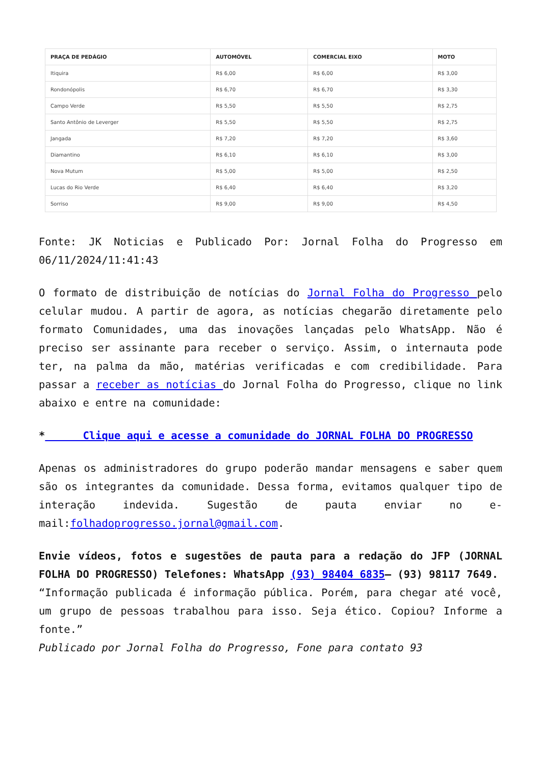| PRAÇA DE PEDÁGIO | AUTOMÓVEL | COMERCIAL EIXO | MOTO |
| --- | --- | --- | --- |
| Itiquira | R$ 6,00 | R$ 6,00 | R$ 3,00 |
| Rondonópolis | R$ 6,70 | R$ 6,70 | R$ 3,30 |
| Campo Verde | R$ 5,50 | R$ 5,50 | R$ 2,75 |
| Santo Antônio de Leverger | R$ 5,50 | R$ 5,50 | R$ 2,75 |
| Jangada | R$ 7,20 | R$ 7,20 | R$ 3,60 |
| Diamantino | R$ 6,10 | R$ 6,10 | R$ 3,00 |
| Nova Mutum | R$ 5,00 | R$ 5,00 | R$ 2,50 |
| Lucas do Rio Verde | R$ 6,40 | R$ 6,40 | R$ 3,20 |
| Sorriso | R$ 9,00 | R$ 9,00 | R$ 4,50 |
Fonte: JK Noticias e Publicado Por: Jornal Folha do Progresso em 06/11/2024/11:41:43
O formato de distribuição de notícias do Jornal Folha do Progresso pelo celular mudou. A partir de agora, as notícias chegarão diretamente pelo formato Comunidades, uma das inovações lançadas pelo WhatsApp. Não é preciso ser assinante para receber o serviço. Assim, o internauta pode ter, na palma da mão, matérias verificadas e com credibilidade. Para passar a receber as notícias do Jornal Folha do Progresso, clique no link abaixo e entre na comunidade:
* Clique aqui e acesse a comunidade do JORNAL FOLHA DO PROGRESSO
Apenas os administradores do grupo poderão mandar mensagens e saber quem são os integrantes da comunidade. Dessa forma, evitamos qualquer tipo de interação indevida. Sugestão de pauta enviar no e-mail:folhadoprogresso.jornal@gmail.com.
Envie vídeos, fotos e sugestões de pauta para a redação do JFP (JORNAL FOLHA DO PROGRESSO) Telefones: WhatsApp (93) 98404 6835– (93) 98117 7649.
“Informação publicada é informação pública. Porém, para chegar até você, um grupo de pessoas trabalhou para isso. Seja ético. Copiou? Informe a fonte.”
Publicado por Jornal Folha do Progresso, Fone para contato 93